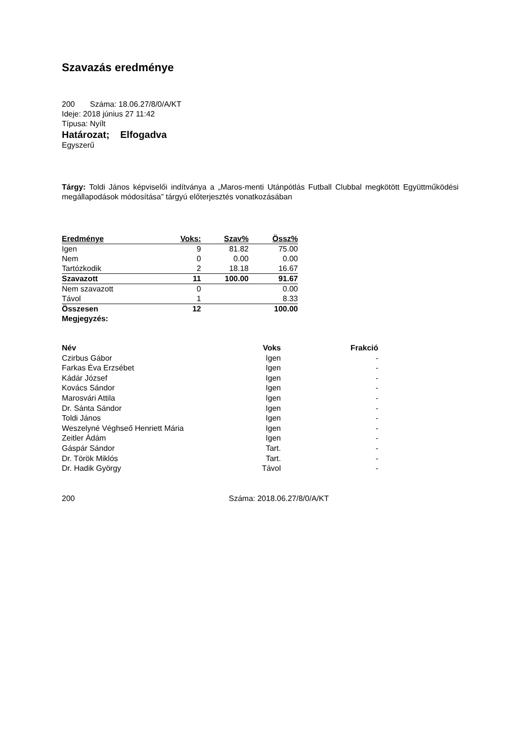Szavazás eredménye
200 Száma: 18.06.27/8/0/A/KT
Ideje: 2018 június 27 11:42
Típusa: Nyílt
Határozat; Elfogadva
Egyszerű
Tárgy: Toldi János képviselői indítványa a „Maros-menti Utánpótlás Futball Clubbal megkötött Együttműködési megállapodások módosítása” tárgyú előterjesztés vonatkozásában
| Eredménye | Voks: | Szav% | Össz% |
| --- | --- | --- | --- |
| Igen | 9 | 81.82 | 75.00 |
| Nem | 0 | 0.00 | 0.00 |
| Tartózkodik | 2 | 18.18 | 16.67 |
| Szavazott | 11 | 100.00 | 91.67 |
| Nem szavazott | 0 | | 0.00 |
| Távol | 1 | | 8.33 |
| Összesen | 12 | | 100.00 |
| Megjegyzés: | | | |
| Név | Voks | Frakció |
| --- | --- | --- |
| Czirbus Gábor | Igen | - |
| Farkas Éva Erzsébet | Igen | - |
| Kádár József | Igen | - |
| Kovács Sándor | Igen | - |
| Marosvári Attila | Igen | - |
| Dr. Sánta Sándor | Igen | - |
| Toldi János | Igen | - |
| Weszelyné Véghseő Henriett Mária | Igen | - |
| Zeitler Ádám | Igen | - |
| Gáspár Sándor | Tart. | - |
| Dr. Török Miklós | Tart. | - |
| Dr. Hadik György | Távol | - |
200 Száma: 2018.06.27/8/0/A/KT